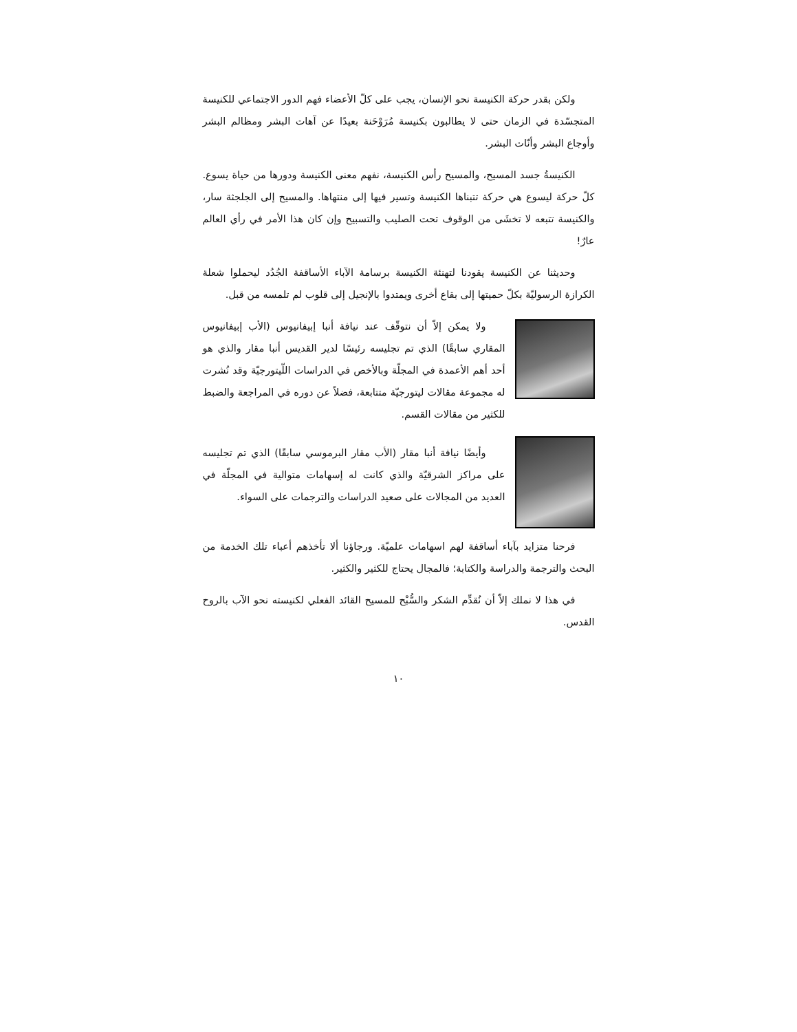ولكن بقدر حركة الكنيسة نحو الإنسان، يجب على كلّ الأعضاء فهم الدور الاجتماعي للكنيسة المتجسّدة في الزمان حتى لا يطالبون بكنيسة مُرَوْحَنة بعيدًا عن آهات البشر ومظالم البشر وأوجاع البشر وأنّات البشر.
الكنيسةُ جسد المسيح، والمسيح رأس الكنيسة، نفهم معنى الكنيسة ودورها من حياة يسوع. كلّ حركة ليسوع هي حركة تتبناها الكنيسة وتسير فيها إلى منتهاها. والمسيح إلى الجلجثة سار، والكنيسة تتبعه لا تخشَى من الوقوف تحت الصليب والتسبيح وإن كان هذا الأمر في رأي العالم عارٌ!
وحديثنا عن الكنيسة يقودنا لتهنئة الكنيسة برسامة الآباء الأساقفة الجُدُد ليحملوا شعلة الكرازة الرسوليّة بكلّ حميتها إلى بقاع أخرى ويمتدوا بالإنجيل إلى قلوب لم تلمسه من قبل.
ولا يمكن إلاّ أن نتوقّف عند نيافة أنبا إبيفانيوس (الأب إبيفانيوس المقاري سابقًا) الذي تم تجليسه رئيسًا لدير القديس أنبا مقار والذي هو أحد أهم الأعمدة في المجلّة وبالأخص في الدراسات اللّيتورجيّة وقد نُشرت له مجموعة مقالات ليتورجيّة متتابعة، فضلاً عن دوره في المراجعة والضبط للكثير من مقالات القسم.
وأيضًا نيافة أنبا مقار (الأب مقار البرموسي سابقًا) الذي تم تجليسه على مراكز الشرقيّة والذي كانت له إسهامات متوالية في المجلّة في العديد من المجالات على صعيد الدراسات والترجمات على السواء.
فرحنا متزايد بآباء أساقفة لهم اسهامات علميّة. ورجاؤنا ألا تأخذهم أعباء تلك الخدمة من البحث والترجمة والدراسة والكتابة؛ فالمجال يحتاج للكثير والكثير.
في هذا لا نملك إلاّ أن نُقدِّم الشكر والسُّبْح للمسيح القائد الفعلي لكنيسته نحو الآب بالروح القدس.
١٠